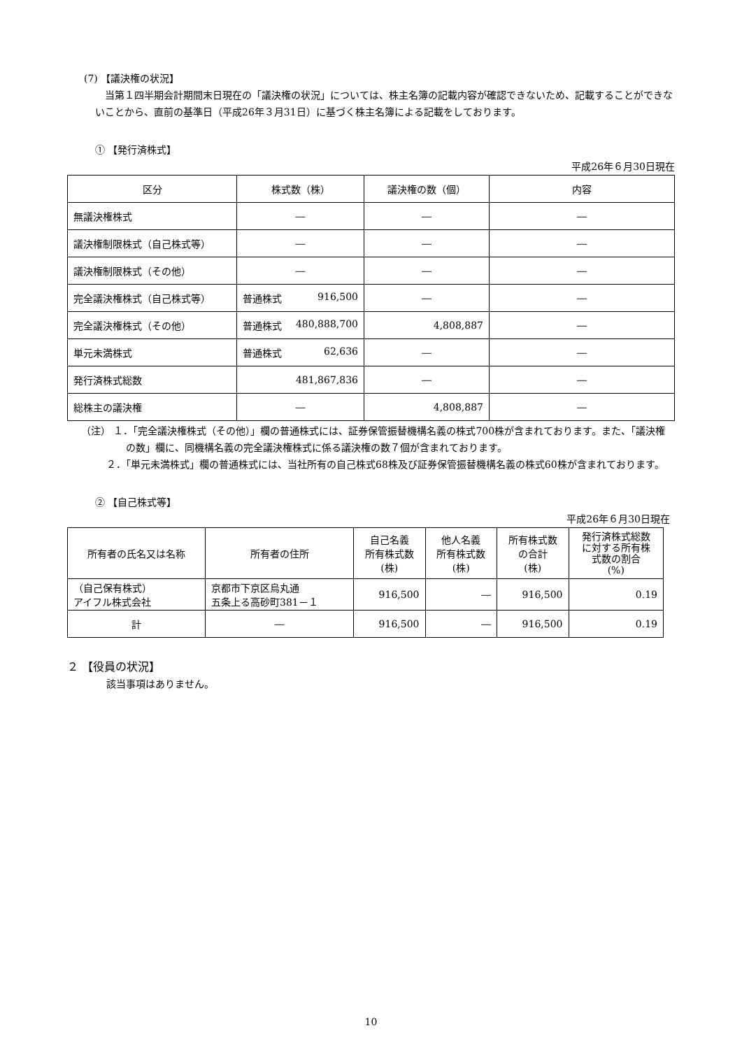(7) 【議決権の状況】
当第１四半期会計期間末日現在の「議決権の状況」については、株主名簿の記載内容が確認できないため、記載することができないことから、直前の基準日（平成26年３月31日）に基づく株主名簿による記載をしております。
① 【発行済株式】
平成26年６月30日現在
| 区分 | 株式数（株） | 議決権の数（個） | 内容 |
| --- | --- | --- | --- |
| 無議決権株式 | ― | ― | ― |
| 議決権制限株式（自己株式等） | ― | ― | ― |
| 議決権制限株式（その他） | ― | ― | ― |
| 完全議決権株式（自己株式等） | 普通株式 916,500 | ― | ― |
| 完全議決権株式（その他） | 普通株式 480,888,700 | 4,808,887 | ― |
| 単元未満株式 | 普通株式 62,636 | ― | ― |
| 発行済株式総数 | 481,867,836 | ― | ― |
| 総株主の議決権 | ― | 4,808,887 | ― |
（注） １．「完全議決権株式（その他）」欄の普通株式には、証券保管振替機構名義の株式700株が含まれております。また、「議決権の数」欄に、同機構名義の完全議決権株式に係る議決権の数７個が含まれております。
２．「単元未満株式」欄の普通株式には、当社所有の自己株式68株及び証券保管振替機構名義の株式60株が含まれております。
② 【自己株式等】
平成26年６月30日現在
| 所有者の氏名又は名称 | 所有者の住所 | 自己名義 所有株式数 (株) | 他人名義 所有株式数 (株) | 所有株式数 の合計 (株) | 発行済株式総数 に対する所有株 式数の割合 (%) |
| --- | --- | --- | --- | --- | --- |
| （自己保有株式） アイフル株式会社 | 京都市下京区烏丸通 五条上る高砂町381－１ | 916,500 | ― | 916,500 | 0.19 |
| 計 | ― | 916,500 | ― | 916,500 | 0.19 |
２ 【役員の状況】
該当事項はありません。
10